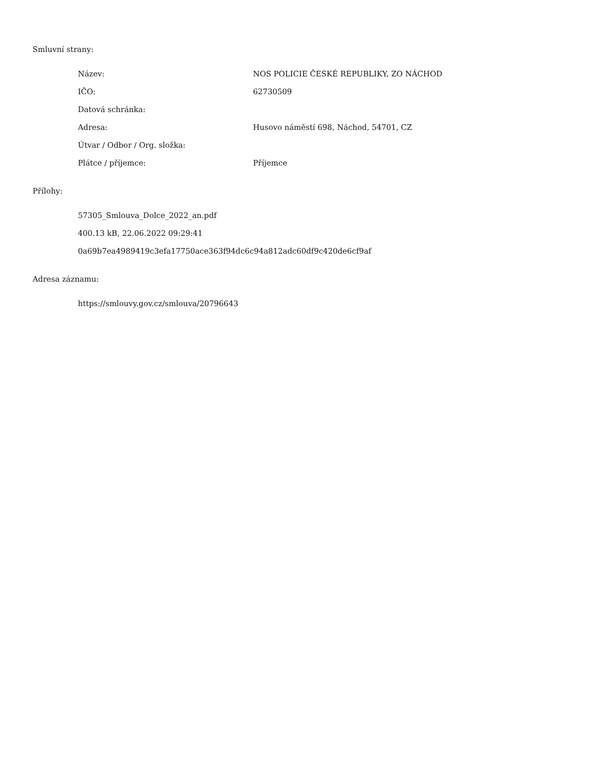Smluvní strany:
| Název: | NOS POLICIE ČESKÉ REPUBLIKY, ZO NÁCHOD |
| IČO: | 62730509 |
| Datová schránka: | |
| Adresa: | Husovo náměstí 698, Náchod, 54701, CZ |
| Útvar / Odbor / Org. složka: | |
| Plátce / příjemce: | Příjemce |
Přílohy:
57305_Smlouva_Dolce_2022_an.pdf
400.13 kB, 22.06.2022 09:29:41
0a69b7ea4989419c3efa17750ace363f94dc6c94a812adc60df9c420de6cf9af
Adresa záznamu:
https://smlouvy.gov.cz/smlouva/20796643